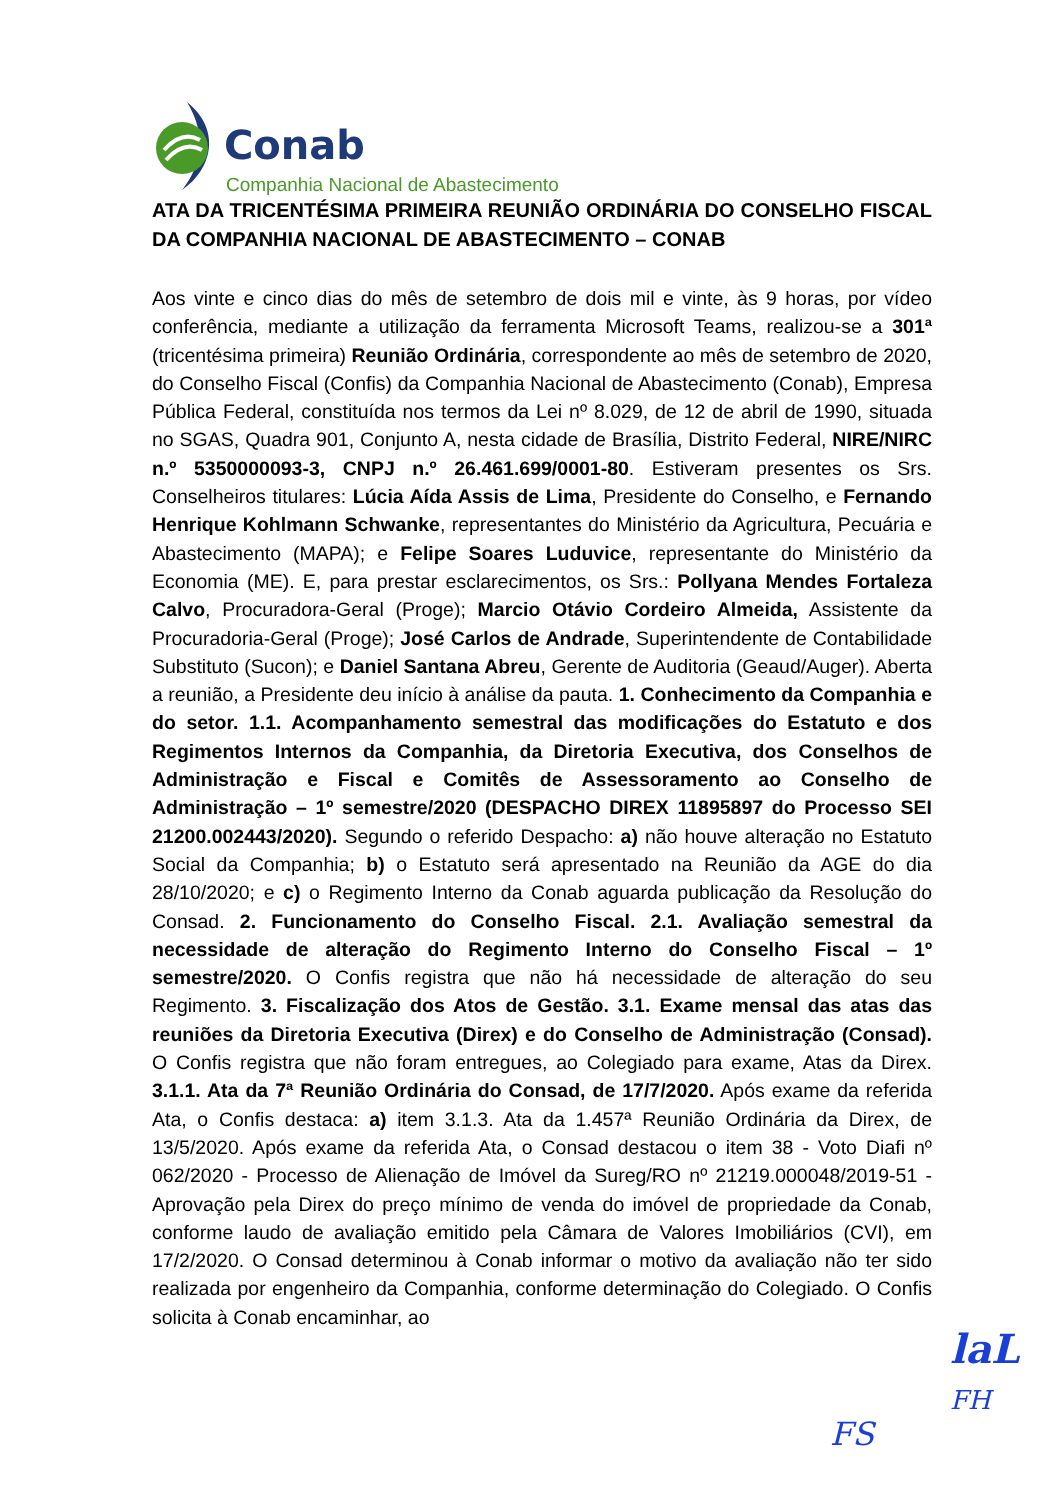Conab
Companhia Nacional de Abastecimento
ATA DA TRICENTÉSIMA PRIMEIRA REUNIÃO ORDINÁRIA DO CONSELHO FISCAL DA COMPANHIA NACIONAL DE ABASTECIMENTO – CONAB
Aos vinte e cinco dias do mês de setembro de dois mil e vinte, às 9 horas, por vídeo conferência, mediante a utilização da ferramenta Microsoft Teams, realizou-se a 301ª (tricentésima primeira) Reunião Ordinária, correspondente ao mês de setembro de 2020, do Conselho Fiscal (Confis) da Companhia Nacional de Abastecimento (Conab), Empresa Pública Federal, constituída nos termos da Lei nº 8.029, de 12 de abril de 1990, situada no SGAS, Quadra 901, Conjunto A, nesta cidade de Brasília, Distrito Federal, NIRE/NIRC n.º 5350000093-3, CNPJ n.º 26.461.699/0001-80. Estiveram presentes os Srs. Conselheiros titulares: Lúcia Aída Assis de Lima, Presidente do Conselho, e Fernando Henrique Kohlmann Schwanke, representantes do Ministério da Agricultura, Pecuária e Abastecimento (MAPA); e Felipe Soares Luduvice, representante do Ministério da Economia (ME). E, para prestar esclarecimentos, os Srs.: Pollyana Mendes Fortaleza Calvo, Procuradora-Geral (Proge); Marcio Otávio Cordeiro Almeida, Assistente da Procuradoria-Geral (Proge); José Carlos de Andrade, Superintendente de Contabilidade Substituto (Sucon); e Daniel Santana Abreu, Gerente de Auditoria (Geaud/Auger). Aberta a reunião, a Presidente deu início à análise da pauta. 1. Conhecimento da Companhia e do setor. 1.1. Acompanhamento semestral das modificações do Estatuto e dos Regimentos Internos da Companhia, da Diretoria Executiva, dos Conselhos de Administração e Fiscal e Comitês de Assessoramento ao Conselho de Administração – 1º semestre/2020 (DESPACHO DIREX 11895897 do Processo SEI 21200.002443/2020). Segundo o referido Despacho: a) não houve alteração no Estatuto Social da Companhia; b) o Estatuto será apresentado na Reunião da AGE do dia 28/10/2020; e c) o Regimento Interno da Conab aguarda publicação da Resolução do Consad. 2. Funcionamento do Conselho Fiscal. 2.1. Avaliação semestral da necessidade de alteração do Regimento Interno do Conselho Fiscal – 1º semestre/2020. O Confis registra que não há necessidade de alteração do seu Regimento. 3. Fiscalização dos Atos de Gestão. 3.1. Exame mensal das atas das reuniões da Diretoria Executiva (Direx) e do Conselho de Administração (Consad). O Confis registra que não foram entregues, ao Colegiado para exame, Atas da Direx. 3.1.1. Ata da 7ª Reunião Ordinária do Consad, de 17/7/2020. Após exame da referida Ata, o Confis destaca: a) item 3.1.3. Ata da 1.457ª Reunião Ordinária da Direx, de 13/5/2020. Após exame da referida Ata, o Consad destacou o item 38 - Voto Diafi nº 062/2020 - Processo de Alienação de Imóvel da Sureg/RO nº 21219.000048/2019-51 - Aprovação pela Direx do preço mínimo de venda do imóvel de propriedade da Conab, conforme laudo de avaliação emitido pela Câmara de Valores Imobiliários (CVI), em 17/2/2020. O Consad determinou à Conab informar o motivo da avaliação não ter sido realizada por engenheiro da Companhia, conforme determinação do Colegiado. O Confis solicita à Conab encaminhar, ao
laL
FH
FS